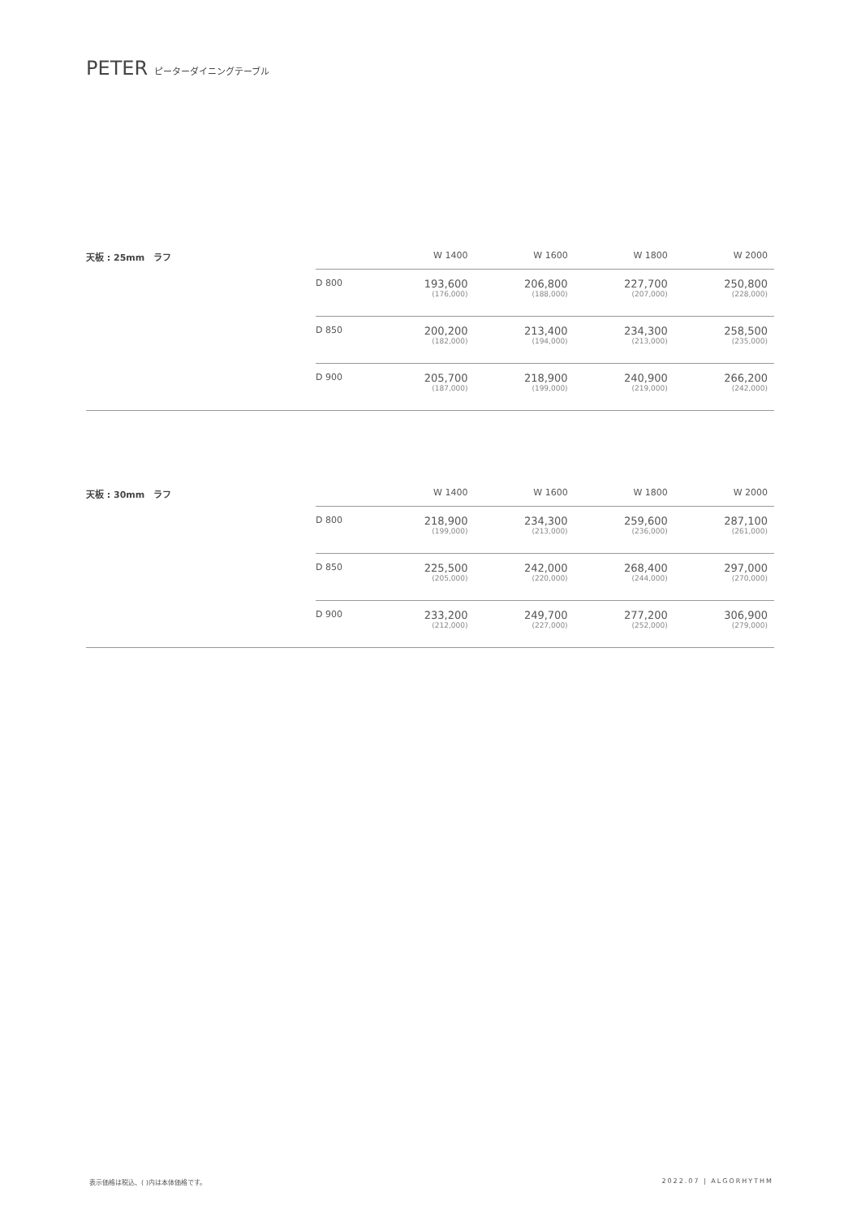PETER ピーターダイニングテーブル
天板 : 25mm　ラフ
| | W 1400 | W 1600 | W 1800 | W 2000 |
| --- | --- | --- | --- | --- |
| D 800 | 193,600 (176,000) | 206,800 (188,000) | 227,700 (207,000) | 250,800 (228,000) |
| D 850 | 200,200 (182,000) | 213,400 (194,000) | 234,300 (213,000) | 258,500 (235,000) |
| D 900 | 205,700 (187,000) | 218,900 (199,000) | 240,900 (219,000) | 266,200 (242,000) |
天板 : 30mm　ラフ
| | W 1400 | W 1600 | W 1800 | W 2000 |
| --- | --- | --- | --- | --- |
| D 800 | 218,900 (199,000) | 234,300 (213,000) | 259,600 (236,000) | 287,100 (261,000) |
| D 850 | 225,500 (205,000) | 242,000 (220,000) | 268,400 (244,000) | 297,000 (270,000) |
| D 900 | 233,200 (212,000) | 249,700 (227,000) | 277,200 (252,000) | 306,900 (279,000) |
表示価格は税込、( )内は本体価格です。
2022.07 | ALGORHYTHM